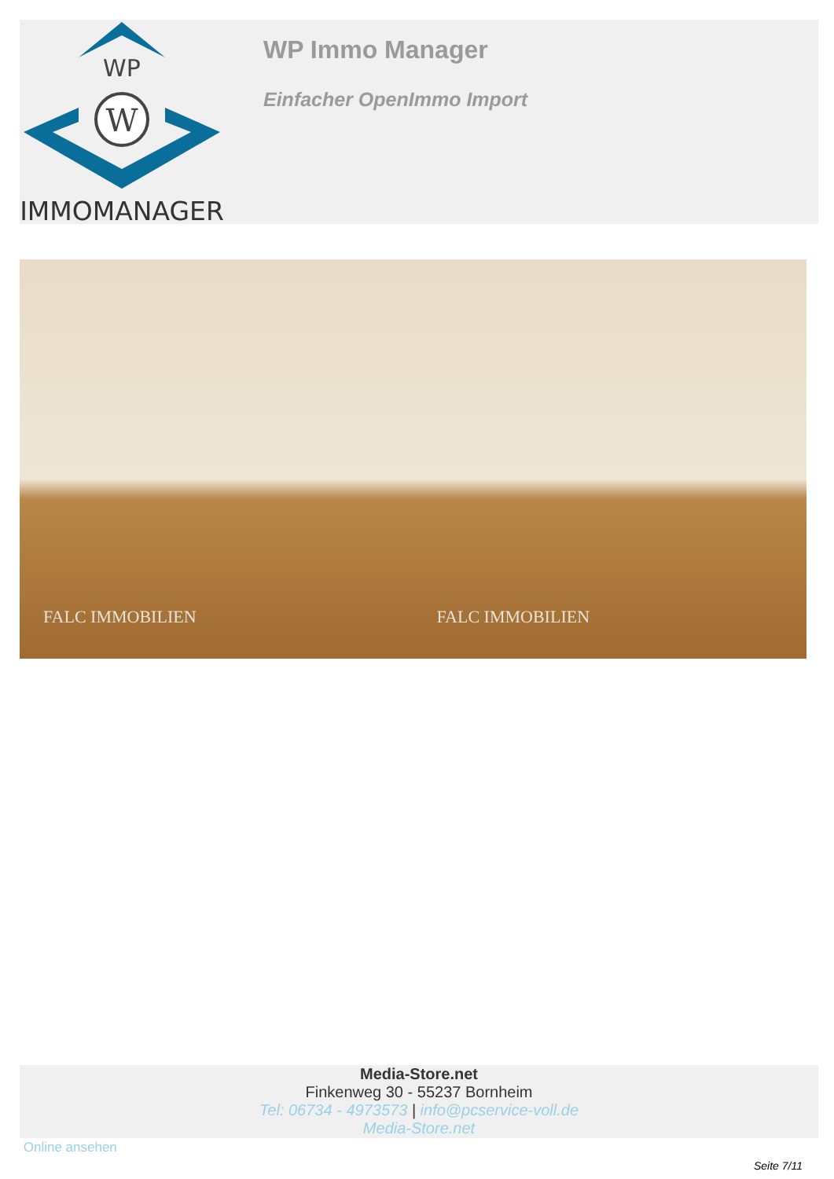WP
W
IMMOMANAGER
WP Immo Manager
Einfacher OpenImmo Import
FALC IMMOBILIEN
FALC IMMOBILIEN
Media-Store.net
Finkenweg 30 - 55237 Bornheim
Tel: 06734 - 4973573 | info@pcservice-voll.de
Media-Store.net
Online ansehen
Seite 7/11